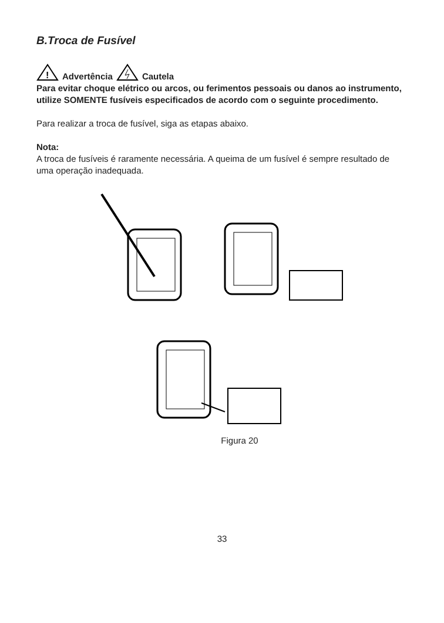B.Troca de Fusível
!
Advertência Cautela
Para evitar choque elétrico ou arcos, ou ferimentos pessoais ou danos ao instrumento, utilize SOMENTE fusíveis especificados de acordo com o seguinte procedimento.
Para realizar a troca de fusível, siga as etapas abaixo.
Nota:
A troca de fusíveis é raramente necessária. A queima de um fusível é sempre resultado de uma operação inadequada.
Figura 20
33